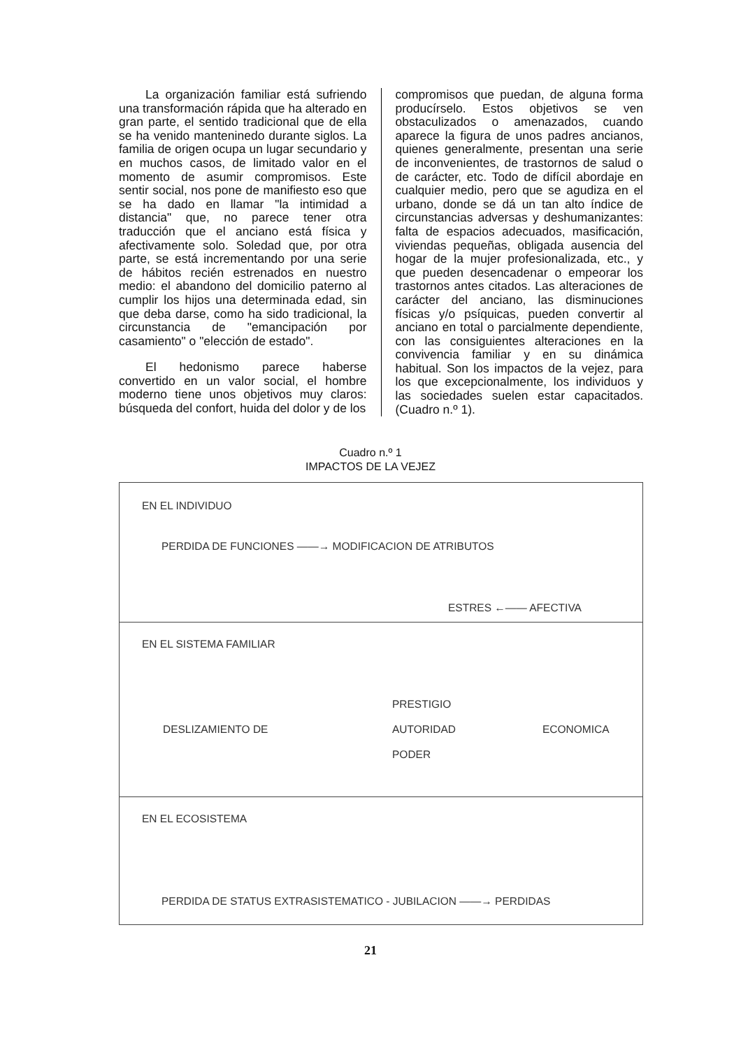La organización familiar está sufriendo una transformación rápida que ha alterado en gran parte, el sentido tradicional que de ella se ha venido manteninedo durante siglos. La familia de origen ocupa un lugar secundario y en muchos casos, de limitado valor en el momento de asumir compromisos. Este sentir social, nos pone de manifiesto eso que se ha dado en llamar "la intimidad a distancia" que, no parece tener otra traducción que el anciano está física y afectivamente solo. Soledad que, por otra parte, se está incrementando por una serie de hábitos recién estrenados en nuestro medio: el abandono del domicilio paterno al cumplir los hijos una determinada edad, sin que deba darse, como ha sido tradicional, la circunstancia de "emancipación por casamiento" o "elección de estado".
El hedonismo parece haberse convertido en un valor social, el hombre moderno tiene unos objetivos muy claros: búsqueda del confort, huida del dolor y de los
compromisos que puedan, de alguna forma producírselo. Estos objetivos se ven obstaculizados o amenazados, cuando aparece la figura de unos padres ancianos, quienes generalmente, presentan una serie de inconvenientes, de trastornos de salud o de carácter, etc. Todo de difícil abordaje en cualquier medio, pero que se agudiza en el urbano, donde se dá un tan alto índice de circunstancias adversas y deshumanizantes: falta de espacios adecuados, masificación, viviendas pequeñas, obligada ausencia del hogar de la mujer profesionalizada, etc., y que pueden desencadenar o empeorar los trastornos antes citados. Las alteraciones de carácter del anciano, las disminuciones físicas y/o psíquicas, pueden convertir al anciano en total o parcialmente dependiente, con las consiguientes alteraciones en la convivencia familiar y en su dinámica habitual. Son los impactos de la vejez, para los que excepcionalmente, los individuos y las sociedades suelen estar capacitados. (Cuadro n.º 1).
Cuadro n.º 1
IMPACTOS DE LA VEJEZ
EN EL INDIVIDUO
PERDIDA DE FUNCIONES ——→ MODIFICACION DE ATRIBUTOS
ESTRES ←—— AFECTIVA
EN EL SISTEMA FAMILIAR
PRESTIGIO
DESLIZAMIENTO DE AUTORIDAD ECONOMICA
PODER
EN EL ECOSISTEMA
PERDIDA DE STATUS EXTRASISTEMATICO - JUBILACION ——→ PERDIDAS
21